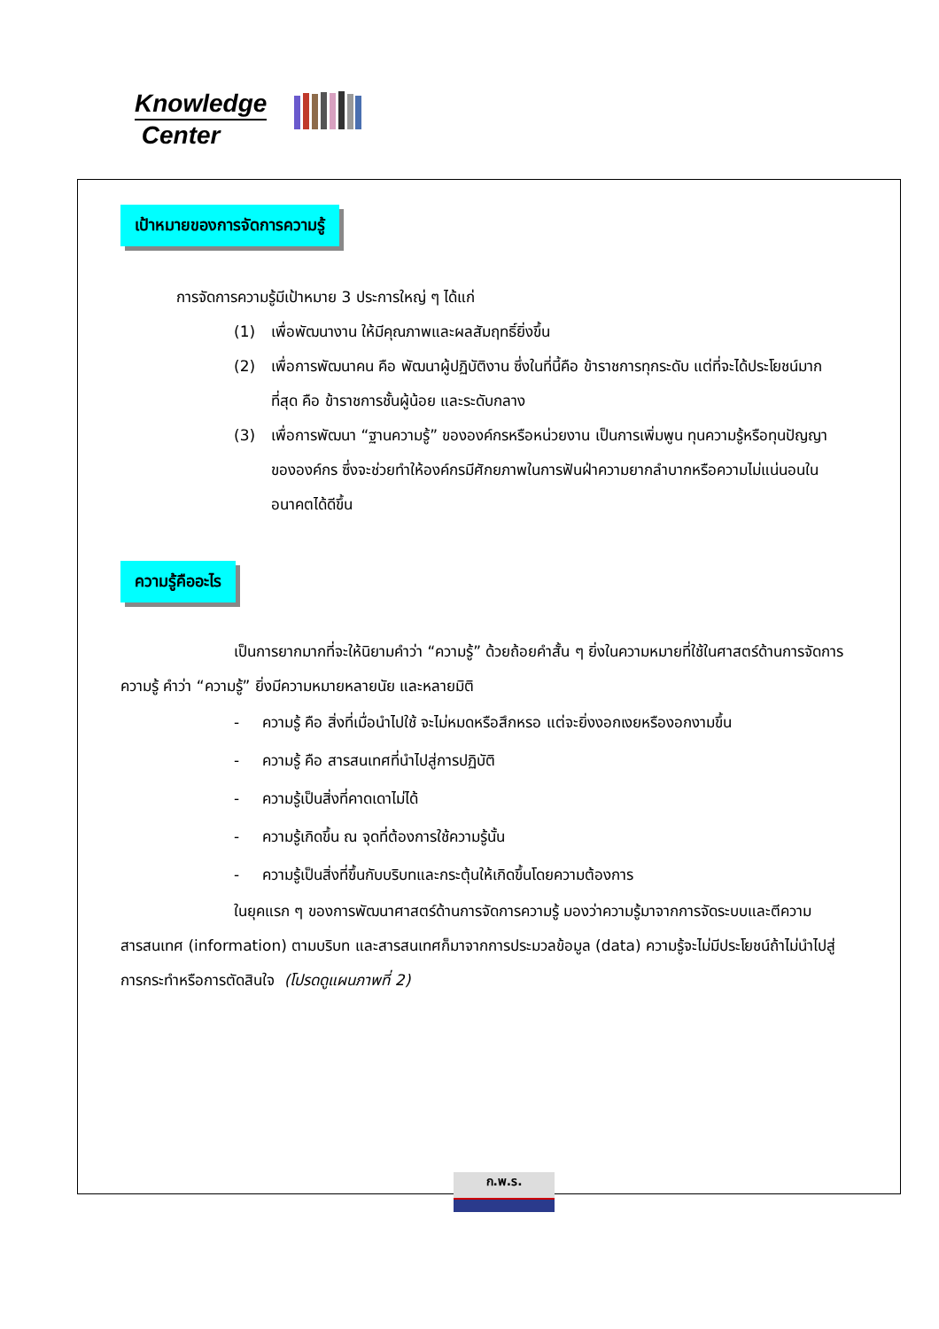Knowledge
Center
เป้าหมายของการจัดการความรู้
การจัดการความรู้มีเป้าหมาย 3 ประการใหญ่ ๆ ได้แก่
(1) เพื่อพัฒนางาน ให้มีคุณภาพและผลสัมฤทธิ์ยิ่งขึ้น
(2) เพื่อการพัฒนาคน คือ พัฒนาผู้ปฏิบัติงาน ซึ่งในที่นี้คือ ข้าราชการทุกระดับ แต่ที่จะได้ประโยชน์มากที่สุด คือ ข้าราชการชั้นผู้น้อย และระดับกลาง
(3) เพื่อการพัฒนา “ฐานความรู้” ขององค์กรหรือหน่วยงาน เป็นการเพิ่มพูน ทุนความรู้หรือทุนปัญญาขององค์กร ซึ่งจะช่วยทำให้องค์กรมีศักยภาพในการฟันฝ่าความยากลำบากหรือความไม่แน่นอนในอนาคตได้ดีขึ้น
ความรู้คืออะไร
เป็นการยากมากที่จะให้นิยามคำว่า “ความรู้” ด้วยถ้อยคำสั้น ๆ ยิ่งในความหมายที่ใช้ในศาสตร์ด้านการจัดการความรู้ คำว่า “ความรู้” ยิ่งมีความหมายหลายนัย และหลายมิติ
- ความรู้ คือ สิ่งที่เมื่อนำไปใช้ จะไม่หมดหรือสึกหรอ แต่จะยิ่งงอกเงยหรืองอกงามขึ้น
- ความรู้ คือ สารสนเทศที่นำไปสู่การปฏิบัติ
- ความรู้เป็นสิ่งที่คาดเดาไม่ได้
- ความรู้เกิดขึ้น ณ จุดที่ต้องการใช้ความรู้นั้น
- ความรู้เป็นสิ่งที่ขึ้นกับบริบทและกระตุ้นให้เกิดขึ้นโดยความต้องการ
ในยุคแรก ๆ ของการพัฒนาศาสตร์ด้านการจัดการความรู้ มองว่าความรู้มาจากการจัดระบบและตีความสารสนเทศ (information) ตามบริบท และสารสนเทศก็มาจากการประมวลข้อมูล (data) ความรู้จะไม่มีประโยชน์ถ้าไม่นำไปสู่การกระทำหรือการตัดสินใจ (โปรดดูแผนภาพที่ 2)
ก.พ.ร.